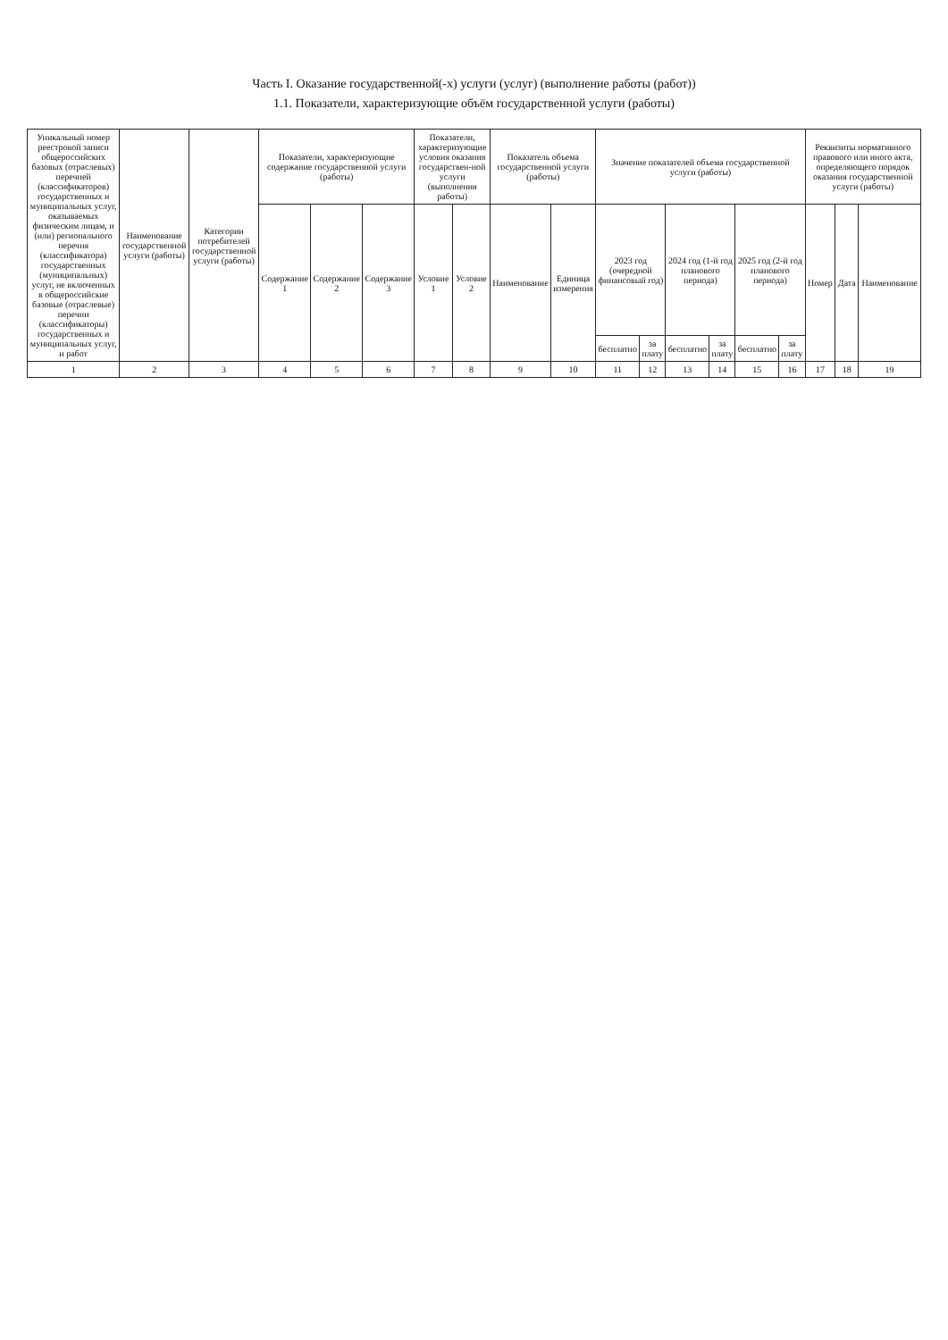Часть I. Оказание государственной(-х) услуги (услуг) (выполнение работы (работ))
1.1. Показатели, характеризующие объём государственной услуги (работы)
| Уникальный номер реестровой записи общероссийских базовых (отраслевых) перечней (классификаторов) государственных и муниципальных услуг, оказываемых физическим лицам, и (или) регионального перечня (классификатора) государственных (муниципальных) услуг, не включенных в общероссийские базовые (отраслевые) перечни (классификаторы) государственных и муниципальных услуг, и работ | Наименование государственной услуги (работы) | Категории потребителей государственной услуги (работы) | Показатели, характеризующие содержание государственной услуги (работы) | | | Показатели, характеризующие условия оказания государствен-ной услуги (выполнения работы) | | Показатель объема государственной услуги (работы) | | Значение показателей объема государственной услуги (работы) | | | | | | Реквизиты нормативного правового или иного акта, определяющего порядок оказания государственной услуги (работы) | | |
| --- | --- | --- | --- | --- | --- | --- | --- | --- | --- | --- | --- | --- | --- | --- | --- | --- | --- | --- |
| | | | Содержание 1 | Содержание 2 | Содержание 3 | Условие 1 | Условие 2 | Наименование | Единица измерения | 2023 год (очередной финансовый год) | | 2024 год (1-й год планового периода) | | 2025 год (2-й год планового периода) | | Номер | Дата | Наименование |
| | | | | | | | | | | бесплатно | за плату | бесплатно | за плату | бесплатно | за плату | | | |
| 1 | 2 | 3 | 4 | 5 | 6 | 7 | 8 | 9 | 10 | 11 | 12 | 13 | 14 | 15 | 16 | 17 | 18 | 19 |